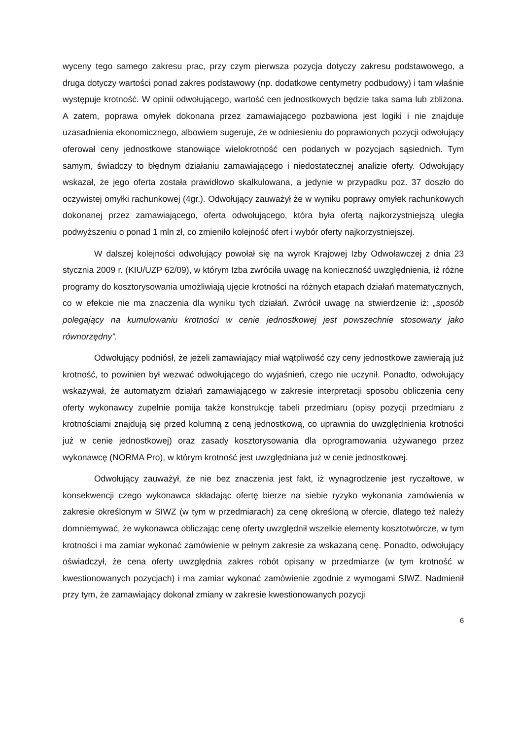wyceny tego samego zakresu prac, przy czym pierwsza pozycja dotyczy zakresu podstawowego, a druga dotyczy wartości ponad zakres podstawowy (np. dodatkowe centymetry podbudowy) i tam właśnie występuje krotność. W opinii odwołującego, wartość cen jednostkowych będzie taka sama lub zbliżona. A zatem, poprawa omyłek dokonana przez zamawiającego pozbawiona jest logiki i nie znajduje uzasadnienia ekonomicznego, albowiem sugeruje, że w odniesieniu do poprawionych pozycji odwołujący oferował ceny jednostkowe stanowiące wielokrotność cen podanych w pozycjach sąsiednich. Tym samym, świadczy to błędnym działaniu zamawiającego i niedostatecznej analizie oferty. Odwołujący wskazał, że jego oferta została prawidłowo skalkulowana, a jedynie w przypadku poz. 37 doszło do oczywistej omyłki rachunkowej (4gr.). Odwołujący zauważył że w wyniku poprawy omyłek rachunkowych dokonanej przez zamawiającego, oferta odwołującego, która była ofertą najkorzystniejszą uległa podwyższeniu o ponad 1 mln zł, co zmieniło kolejność ofert i wybór oferty najkorzystniejszej.
W dalszej kolejności odwołujący powołał się na wyrok Krajowej Izby Odwoławczej z dnia 23 stycznia 2009 r. (KIU/UZP 62/09), w którym Izba zwróciła uwagę na konieczność uwzględnienia, iż różne programy do kosztorysowania umożliwiają ujęcie krotności na różnych etapach działań matematycznych, co w efekcie nie ma znaczenia dla wyniku tych działań. Zwrócił uwagę na stwierdzenie iż: „sposób polegający na kumulowaniu krotności w cenie jednostkowej jest powszechnie stosowany jako równorzędny”.
Odwołujący podniósł, że jeżeli zamawiający miał wątpliwość czy ceny jednostkowe zawierają już krotność, to powinien był wezwać odwołującego do wyjaśnień, czego nie uczynił. Ponadto, odwołujący wskazywał, że automatyzm działań zamawiającego w zakresie interpretacji sposobu obliczenia ceny oferty wykonawcy zupełnie pomija także konstrukcję tabeli przedmiaru (opisy pozycji przedmiaru z krotnościami znajdują się przed kolumną z ceną jednostkową, co uprawnia do uwzględnienia krotności już w cenie jednostkowej) oraz zasady kosztorysowania dla oprogramowania używanego przez wykonawcę (NORMA Pro), w którym krotność jest uwzględniana już w cenie jednostkowej.
Odwołujący zauważył, że nie bez znaczenia jest fakt, iż wynagrodzenie jest ryczałtowe, w konsekwencji czego wykonawca składając ofertę bierze na siebie ryzyko wykonania zamówienia w zakresie określonym w SIWZ (w tym w przedmiarach) za cenę określoną w ofercie, dlatego też należy domniemywać, że wykonawca obliczając cenę oferty uwzględnił wszelkie elementy kosztotwórcze, w tym krotności i ma zamiar wykonać zamówienie w pełnym zakresie za wskazaną cenę. Ponadto, odwołujący oświadczył, że cena oferty uwzględnia zakres robót opisany w przedmiarze (w tym krotność w kwestionowanych pozycjach) i ma zamiar wykonać zamówienie zgodnie z wymogami SIWZ. Nadmienił przy tym, że zamawiający dokonał zmiany w zakresie kwestionowanych pozycji
6